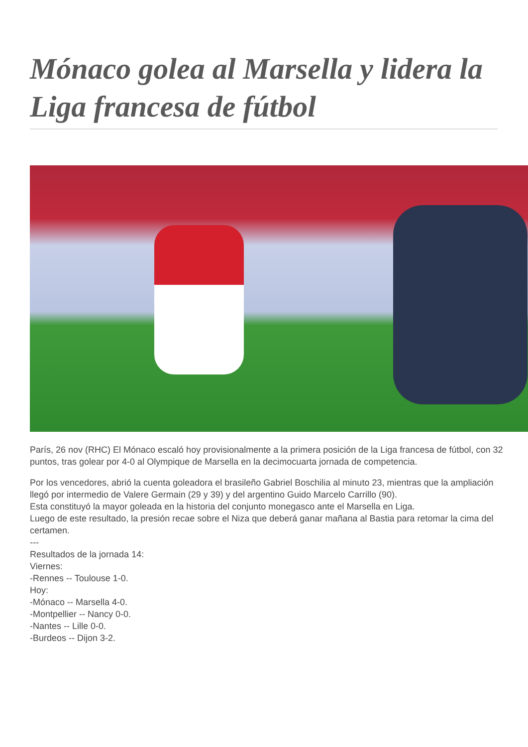Mónaco golea al Marsella y lidera la Liga francesa de fútbol
París, 26 nov (RHC) El Mónaco escaló hoy provisionalmente a la primera posición de la Liga francesa de fútbol, con 32 puntos, tras golear por 4-0 al Olympique de Marsella en la decimocuarta jornada de competencia.
Por los vencedores, abrió la cuenta goleadora el brasileño Gabriel Boschilia al minuto 23, mientras que la ampliación llegó por intermedio de Valere Germain (29 y 39) y del argentino Guido Marcelo Carrillo (90).
Esta constituyó la mayor goleada en la historia del conjunto monegasco ante el Marsella en Liga.
Luego de este resultado, la presión recae sobre el Niza que deberá ganar mañana al Bastia para retomar la cima del certamen.
---
Resultados de la jornada 14:
Viernes:
-Rennes -- Toulouse 1-0.
Hoy:
-Mónaco -- Marsella 4-0.
-Montpellier -- Nancy 0-0.
-Nantes -- Lille 0-0.
-Burdeos -- Dijon 3-2.